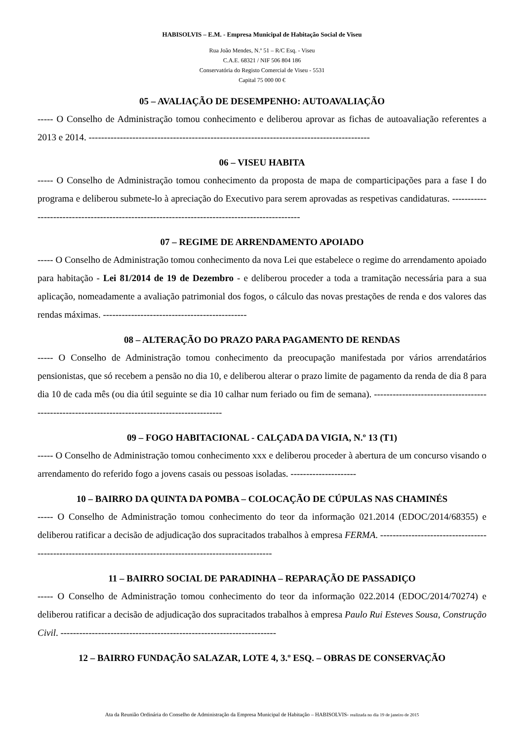HABISOLVIS – E.M. - Empresa Municipal de Habitação Social de Viseu
Rua João Mendes, N.º 51 – R/C Esq. - Viseu
C.A.E. 68321 / NIF 506 804 186
Conservatória do Registo Comercial de Viseu - 5531
Capital 75 000 00 €
05 – AVALIAÇÃO DE DESEMPENHO: AUTOAVALIAÇÃO
----- O Conselho de Administração tomou conhecimento e deliberou aprovar as fichas de autoavaliação referentes a 2013 e 2014. ------------------------------------------------------------------------------------------
06 – VISEU HABITA
----- O Conselho de Administração tomou conhecimento da proposta de mapa de comparticipações para a fase I do programa e deliberou submete-lo à apreciação do Executivo para serem aprovadas as respetivas candidaturas. -----------------------------------------------------------------------------------------------
07 – REGIME DE ARRENDAMENTO APOIADO
----- O Conselho de Administração tomou conhecimento da nova Lei que estabelece o regime do arrendamento apoiado para habitação - Lei 81/2014 de 19 de Dezembro - e deliberou proceder a toda a tramitação necessária para a sua aplicação, nomeadamente a avaliação patrimonial dos fogos, o cálculo das novas prestações de renda e dos valores das rendas máximas. ----------------------------------------------
08 – ALTERAÇÃO DO PRAZO PARA PAGAMENTO DE RENDAS
----- O Conselho de Administração tomou conhecimento da preocupação manifestada por vários arrendatários pensionistas, que só recebem a pensão no dia 10, e deliberou alterar o prazo limite de pagamento da renda de dia 8 para dia 10 de cada mês (ou dia útil seguinte se dia 10 calhar num feriado ou fim de semana). -----------------------------------------------------------------------------------------------
09 – FOGO HABITACIONAL - CALÇADA DA VIGIA, N.º 13 (T1)
----- O Conselho de Administração tomou conhecimento xxx e deliberou proceder à abertura de um concurso visando o arrendamento do referido fogo a jovens casais ou pessoas isoladas. ---------------------
10 – BAIRRO DA QUINTA DA POMBA – COLOCAÇÃO DE CÚPULAS NAS CHAMINÉS
----- O Conselho de Administração tomou conhecimento do teor da informação 021.2014 (EDOC/2014/68355) e deliberou ratificar a decisão de adjudicação dos supracitados trabalhos à empresa FERMA. -------------------------------------------------------------------------------------------------------------
11 – BAIRRO SOCIAL DE PARADINHA – REPARAÇÃO DE PASSADIÇO
----- O Conselho de Administração tomou conhecimento do teor da informação 022.2014 (EDOC/2014/70274) e deliberou ratificar a decisão de adjudicação dos supracitados trabalhos à empresa Paulo Rui Esteves Sousa, Construção Civil. ---------------------------------------------------------------------
12 – BAIRRO FUNDAÇÃO SALAZAR, LOTE 4, 3.º ESQ. – OBRAS DE CONSERVAÇÃO
Ata da Reunião Ordinária do Conselho de Administração da Empresa Municipal de Habitação – HABISOLVIS- realizada no dia 19 de janeiro de 2015